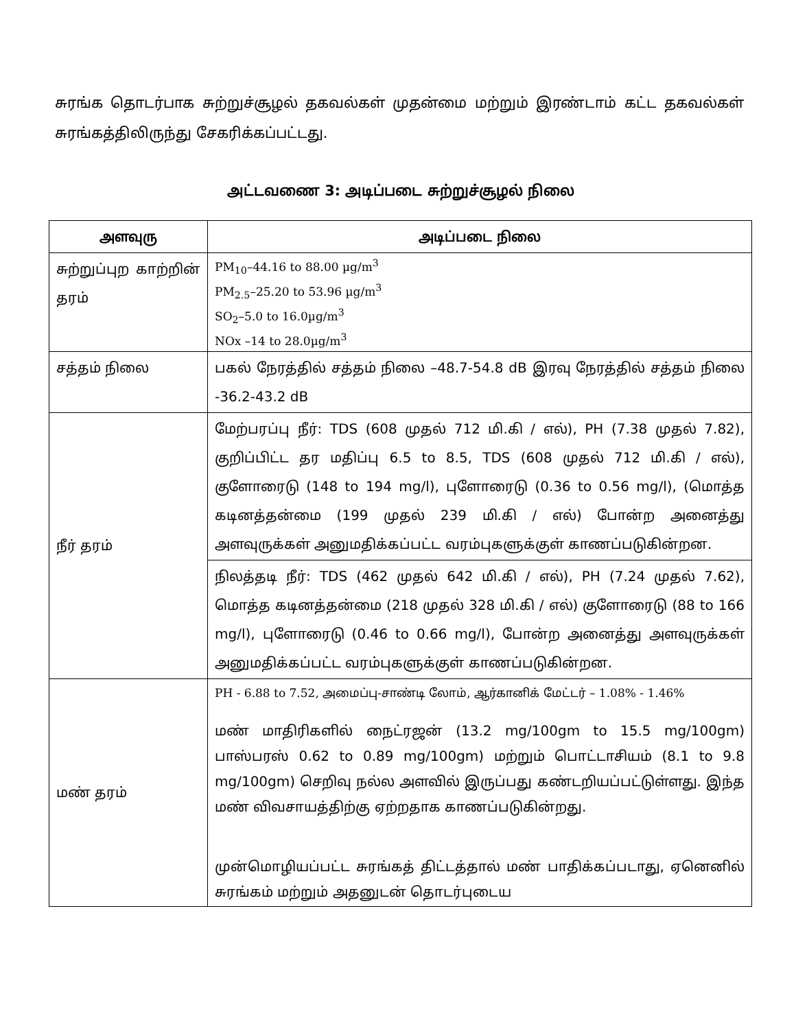சுரங்க தொடர்பாக சுற்றுச்சூழல் தகவல்கள் முதன்மை மற்றும் இரண்டாம் கட்ட தகவல்கள் சுரங்கத்திலிருந்து சேகரிக்கப்பட்டது.
அட்டவணை 3: அடிப்படை சுற்றுச்சூழல் நிலை
| அளவுரு | அடிப்படை நிலை |
| --- | --- |
| சுற்றுப்புற காற்றின் தரம் | PM<sub>10</sub>–44.16 to 88.00 µg/m<sup>3</sup> PM<sub>2.5</sub>–25.20 to 53.96 µg/m<sup>3</sup> SO<sub>2</sub>–5.0 to 16.0µg/m<sup>3</sup> NOx –14 to 28.0µg/m<sup>3</sup> |
| சத்தம் நிலை | பகல் நேரத்தில் சத்தம் நிலை –48.7-54.8 dB இரவு நேரத்தில் சத்தம் நிலை -36.2-43.2 dB |
| நீர் தரம் | மேற்பரப்பு நீர்: TDS (608 முதல் 712 மி.கி / எல்), PH (7.38 முதல் 7.82), குறிப்பிட்ட தர மதிப்பு 6.5 to 8.5, TDS (608 முதல் 712 மி.கி / எல்), குளோரைடு (148 to 194 mg/l), புளோரைடு (0.36 to 0.56 mg/l), (மொத்த கடினத்தன்மை (199 முதல் 239 மி.கி / எல்) போன்ற அனைத்து அளவுருக்கள் அனுமதிக்கப்பட்ட வரம்புகளுக்குள் காணப்படுகின்றன. |
| | நிலத்தடி நீர்: TDS (462 முதல் 642 மி.கி / எல்), PH (7.24 முதல் 7.62), மொத்த கடினத்தன்மை (218 முதல் 328 மி.கி / எல்) குளோரைடு (88 to 166 mg/l), புளோரைடு (0.46 to 0.66 mg/l), போன்ற அனைத்து அளவுருக்கள் அனுமதிக்கப்பட்ட வரம்புகளுக்குள் காணப்படுகின்றன. |
| மண் தரம் | PH - 6.88 to 7.52, அமைப்பு-சாண்டி லோம், ஆர்கானிக் மேட்டர் – 1.08% - 1.46% மண் மாதிரிகளில் நைட்ரஜன் (13.2 mg/100gm to 15.5 mg/100gm) பாஸ்பரஸ் 0.62 to 0.89 mg/100gm) மற்றும் பொட்டாசியம் (8.1 to 9.8 mg/100gm) செறிவு நல்ல அளவில் இருப்பது கண்டறியப்பட்டுள்ளது. இந்த மண் விவசாயத்திற்கு ஏற்றதாக காணப்படுகின்றது. முன்மொழியப்பட்ட சுரங்கத் திட்டத்தால் மண் பாதிக்கப்படாது, ஏனெனில் சுரங்கம் மற்றும் அதனுடன் தொடர்புடைய |